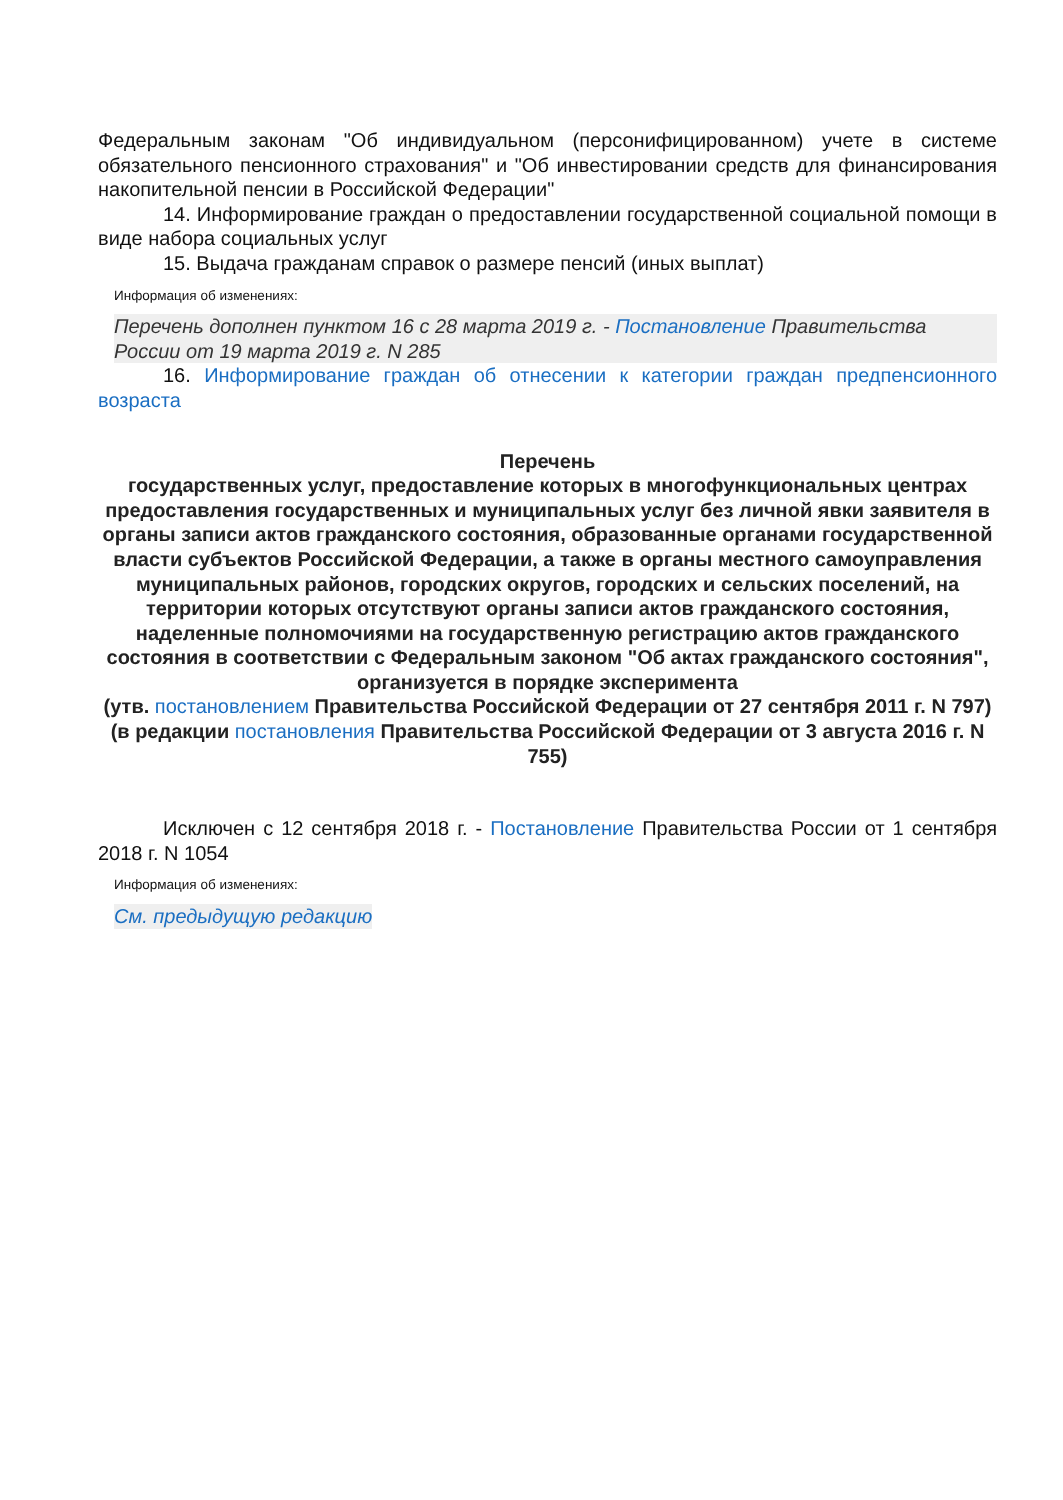Федеральным законам "Об индивидуальном (персонифицированном) учете в системе обязательного пенсионного страхования" и "Об инвестировании средств для финансирования накопительной пенсии в Российской Федерации"
14. Информирование граждан о предоставлении государственной социальной помощи в виде набора социальных услуг
15. Выдача гражданам справок о размере пенсий (иных выплат)
Информация об изменениях:
Перечень дополнен пунктом 16 с 28 марта 2019 г. - Постановление Правительства России от 19 марта 2019 г. N 285
16. Информирование граждан об отнесении к категории граждан предпенсионного возраста
Перечень
государственных услуг, предоставление которых в многофункциональных центрах предоставления государственных и муниципальных услуг без личной явки заявителя в органы записи актов гражданского состояния, образованные органами государственной власти субъектов Российской Федерации, а также в органы местного самоуправления муниципальных районов, городских округов, городских и сельских поселений, на территории которых отсутствуют органы записи актов гражданского состояния, наделенные полномочиями на государственную регистрацию актов гражданского состояния в соответствии с Федеральным законом "Об актах гражданского состояния", организуется в порядке эксперимента
(утв. постановлением Правительства Российской Федерации от 27 сентября 2011 г. N 797)
(в редакции постановления Правительства Российской Федерации от 3 августа 2016 г. N 755)
Исключен с 12 сентября 2018 г. - Постановление Правительства России от 1 сентября 2018 г. N 1054
Информация об изменениях:
См. предыдущую редакцию